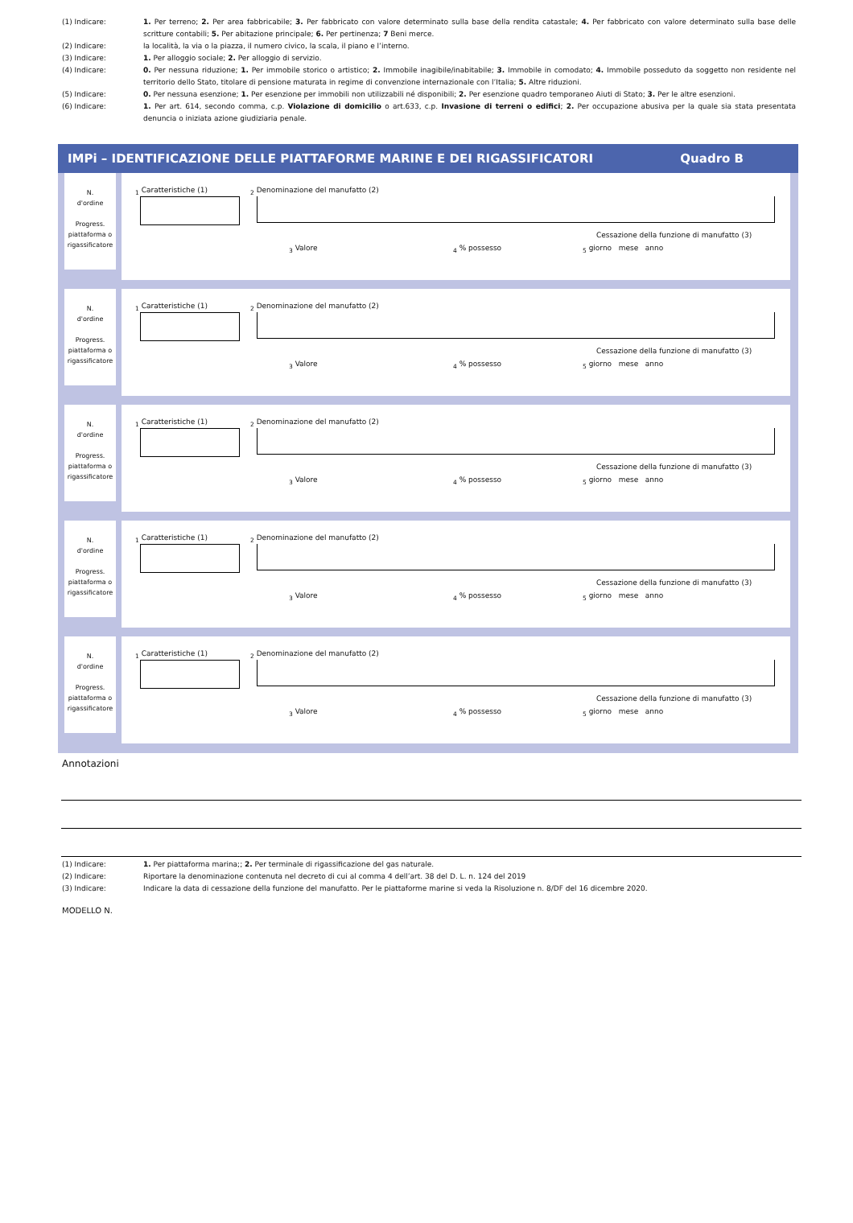(1) Indicare: 1. Per terreno; 2. Per area fabbricabile; 3. Per fabbricato con valore determinato sulla base della rendita catastale; 4. Per fabbricato con valore determinato sulla base delle scritture contabili; 5. Per abitazione principale; 6. Per pertinenza; 7 Beni merce.
(2) Indicare: la località, la via o la piazza, il numero civico, la scala, il piano e l’interno.
(3) Indicare: 1. Per alloggio sociale; 2. Per alloggio di servizio.
(4) Indicare: 0. Per nessuna riduzione; 1. Per immobile storico o artistico; 2. Immobile inagibile/inabitabile; 3. Immobile in comodato; 4. Immobile posseduto da soggetto non residente nel territorio dello Stato, titolare di pensione maturata in regime di convenzione internazionale con l’Italia; 5. Altre riduzioni.
(5) Indicare: 0. Per nessuna esenzione; 1. Per esenzione per immobili non utilizzabili né disponibili; 2. Per esenzione quadro temporaneo Aiuti di Stato; 3. Per le altre esenzioni.
(6) Indicare: 1. Per art. 614, secondo comma, c.p. Violazione di domicilio o art.633, c.p. Invasione di terreni o edifici; 2. Per occupazione abusiva per la quale sia stata presentata denuncia o iniziata azione giudiziaria penale.
IMPi – IDENTIFICAZIONE DELLE PIATTAFORME MARINE E DEI RIGASSIFICATORI Quadro B
N.
d'ordine
Progress.
piattaforma o rigassificatore
<sub>1</sub> Caratteristiche (1)
<sub>2</sub> Denominazione del manufatto (2)
Cessazione della funzione di manufatto (3)
<sub>3</sub> Valore <sub>4</sub> % possesso <sub>5</sub> giorno mese anno
N.
d'ordine
Progress.
piattaforma o rigassificatore
<sub>1</sub> Caratteristiche (1)
<sub>2</sub> Denominazione del manufatto (2)
Cessazione della funzione di manufatto (3)
<sub>3</sub> Valore <sub>4</sub> % possesso <sub>5</sub> giorno mese anno
N.
d'ordine
Progress.
piattaforma o rigassificatore
<sub>1</sub> Caratteristiche (1)
<sub>2</sub> Denominazione del manufatto (2)
Cessazione della funzione di manufatto (3)
<sub>3</sub> Valore <sub>4</sub> % possesso <sub>5</sub> giorno mese anno
N.
d'ordine
Progress.
piattaforma o rigassificatore
<sub>1</sub> Caratteristiche (1)
<sub>2</sub> Denominazione del manufatto (2)
Cessazione della funzione di manufatto (3)
<sub>3</sub> Valore <sub>4</sub> % possesso <sub>5</sub> giorno mese anno
N.
d'ordine
Progress.
piattaforma o rigassificatore
<sub>1</sub> Caratteristiche (1)
<sub>2</sub> Denominazione del manufatto (2)
Cessazione della funzione di manufatto (3)
<sub>3</sub> Valore <sub>4</sub> % possesso <sub>5</sub> giorno mese anno
Annotazioni
(1) Indicare: 1. Per piattaforma marina;; 2. Per terminale di rigassificazione del gas naturale.
(2) Indicare: Riportare la denominazione contenuta nel decreto di cui al comma 4 dell’art. 38 del D. L. n. 124 del 2019
(3) Indicare: Indicare la data di cessazione della funzione del manufatto. Per le piattaforme marine si veda la Risoluzione n. 8/DF del 16 dicembre 2020.
MODELLO N.